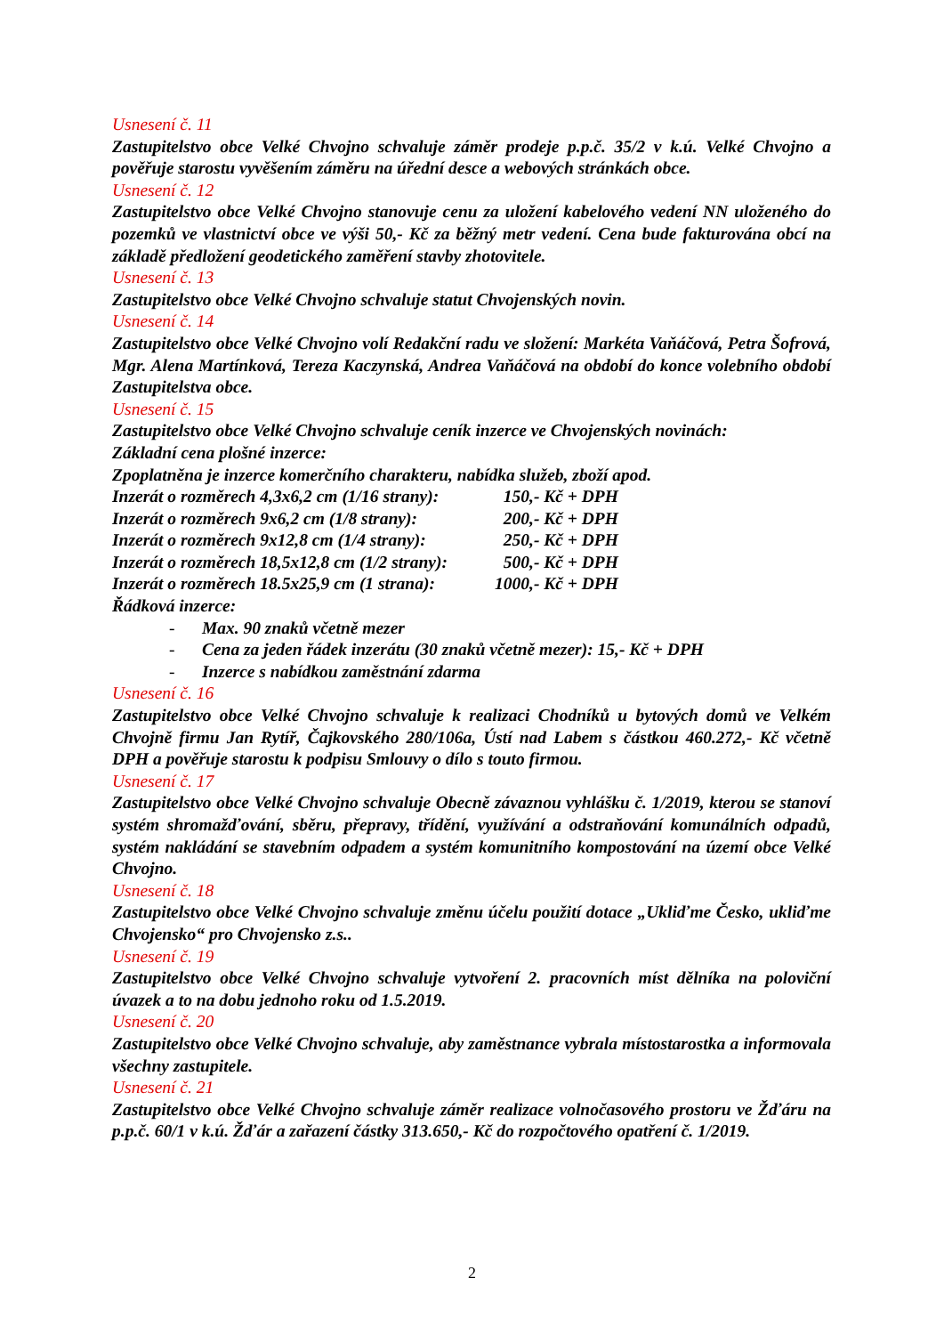Usnesení č. 11
Zastupitelstvo obce Velké Chvojno schvaluje záměr prodeje p.p.č. 35/2 v k.ú. Velké Chvojno a pověřuje starostu vyvěšením záměru na úřední desce a webových stránkách obce.
Usnesení č. 12
Zastupitelstvo obce Velké Chvojno stanovuje cenu za uložení kabelového vedení NN uloženého do pozemků ve vlastnictví obce ve výši 50,- Kč za běžný metr vedení. Cena bude fakturována obcí na základě předložení geodetického zaměření stavby zhotovitele.
Usnesení č. 13
Zastupitelstvo obce Velké Chvojno schvaluje statut Chvojenských novin.
Usnesení č. 14
Zastupitelstvo obce Velké Chvojno volí Redakční radu ve složení: Markéta Vaňáčová, Petra Šofrová, Mgr. Alena Martínková, Tereza Kaczynská, Andrea Vaňáčová na období do konce volebního období Zastupitelstva obce.
Usnesení č. 15
Zastupitelstvo obce Velké Chvojno schvaluje ceník inzerce ve Chvojenských novinách:
Základní cena plošné inzerce:
Zpoplatněna je inzerce komerčního charakteru, nabídka služeb, zboží apod.
Inzerát o rozměrech 4,3x6,2 cm (1/16 strany): 150,- Kč + DPH
Inzerát o rozměrech 9x6,2 cm (1/8 strany): 200,- Kč + DPH
Inzerát o rozměrech 9x12,8 cm (1/4 strany): 250,- Kč + DPH
Inzerát o rozměrech 18,5x12,8 cm (1/2 strany): 500,- Kč + DPH
Inzerát o rozměrech 18.5x25,9 cm (1 strana): 1000,- Kč + DPH
Řádková inzerce:
- Max. 90 znaků včetně mezer
- Cena za jeden řádek inzerátu (30 znaků včetně mezer): 15,- Kč + DPH
- Inzerce s nabídkou zaměstnání zdarma
Usnesení č. 16
Zastupitelstvo obce Velké Chvojno schvaluje k realizaci Chodníků u bytových domů ve Velkém Chvojně firmu Jan Rytíř, Čajkovského 280/106a, Ústí nad Labem s částkou 460.272,- Kč včetně DPH a pověřuje starostu k podpisu Smlouvy o dílo s touto firmou.
Usnesení č. 17
Zastupitelstvo obce Velké Chvojno schvaluje Obecně závaznou vyhlášku č. 1/2019, kterou se stanoví systém shromažďování, sběru, přepravy, třídění, využívání a odstraňování komunálních odpadů, systém nakládání se stavebním odpadem a systém komunitního kompostování na území obce Velké Chvojno.
Usnesení č. 18
Zastupitelstvo obce Velké Chvojno schvaluje změnu účelu použití dotace „Ukliďme Česko, ukliďme Chvojensko“ pro Chvojensko z.s..
Usnesení č. 19
Zastupitelstvo obce Velké Chvojno schvaluje vytvoření 2. pracovních míst dělníka na poloviční úvazek a to na dobu jednoho roku od 1.5.2019.
Usnesení č. 20
Zastupitelstvo obce Velké Chvojno schvaluje, aby zaměstnance vybrala místostarostka a informovala všechny zastupitele.
Usnesení č. 21
Zastupitelstvo obce Velké Chvojno schvaluje záměr realizace volnočasového prostoru ve Žďáru na p.p.č. 60/1 v k.ú. Žďár a zařazení částky 313.650,- Kč do rozpočtového opatření č. 1/2019.
2